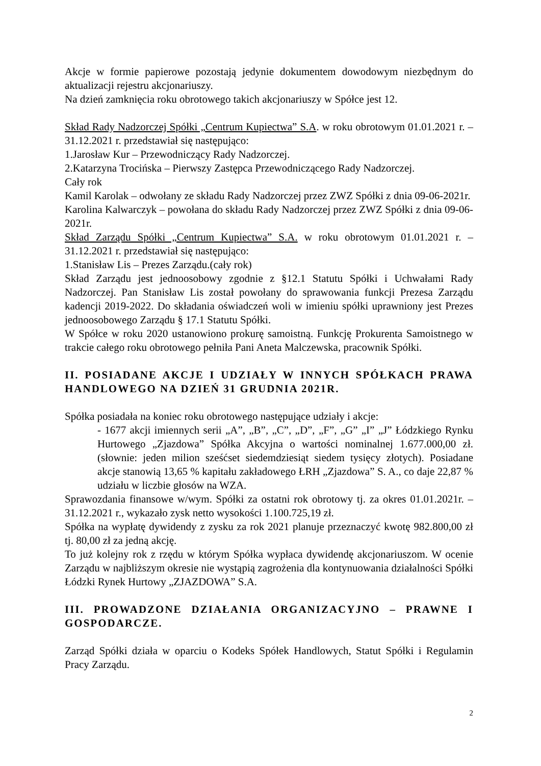Akcje w formie papierowe pozostają jedynie dokumentem dowodowym niezbędnym do aktualizacji rejestru akcjonariuszy.
Na dzień zamknięcia roku obrotowego takich akcjonariuszy w Spółce jest 12.
Skład Rady Nadzorczej Spółki „Centrum Kupiectwa” S.A. w roku obrotowym 01.01.2021 r. – 31.12.2021 r. przedstawiał się następująco:
1.Jarosław Kur – Przewodniczący Rady Nadzorczej.
2.Katarzyna Trocińska – Pierwszy Zastępca Przewodniczącego Rady Nadzorczej.
Cały rok
Kamil Karolak – odwołany ze składu Rady Nadzorczej przez ZWZ Spółki z dnia 09-06-2021r.
Karolina Kalwarczyk – powołana do składu Rady Nadzorczej przez ZWZ Spółki z dnia 09-06-2021r.
Skład Zarządu Spółki „Centrum Kupiectwa” S.A. w roku obrotowym 01.01.2021 r. – 31.12.2021 r. przedstawiał się następująco:
1.Stanisław Lis – Prezes Zarządu.(cały rok)
Skład Zarządu jest jednoosobowy zgodnie z §12.1 Statutu Spółki i Uchwałami Rady Nadzorczej. Pan Stanisław Lis został powołany do sprawowania funkcji Prezesa Zarządu kadencji 2019-2022. Do składania oświadczeń woli w imieniu spółki uprawniony jest Prezes jednoosobowego Zarządu § 17.1 Statutu Spółki.
W Spółce w roku 2020 ustanowiono prokurę samoistną. Funkcję Prokurenta Samoistnego w trakcie całego roku obrotowego pełniła Pani Aneta Malczewska, pracownik Spółki.
II. POSIADANE AKCJE I UDZIAŁY W INNYCH SPÓŁKACH PRAWA HANDLOWEGO NA DZIEŃ 31 GRUDNIA 2021R.
Spółka posiadała na koniec roku obrotowego następujące udziały i akcje:
- 1677 akcji imiennych serii „A”, „B”, „C”, „D”, „F”, „G” „I” „J” Łódzkiego Rynku Hurtowego „Zjazdowa” Spółka Akcyjna o wartości nominalnej 1.677.000,00 zł. (słownie: jeden milion sześćset siedemdziesiąt siedem tysięcy złotych). Posiadane akcje stanowią 13,65 % kapitału zakładowego ŁRH „Zjazdowa” S. A., co daje 22,87 % udziału w liczbie głosów na WZA.
Sprawozdania finansowe w/wym. Spółki za ostatni rok obrotowy tj. za okres 01.01.2021r. – 31.12.2021 r., wykazało zysk netto wysokości 1.100.725,19 zł.
Spółka na wypłatę dywidendy z zysku za rok 2021 planuje przeznaczyć kwotę 982.800,00 zł tj. 80,00 zł za jedną akcję.
To już kolejny rok z rzędu w którym Spółka wypłaca dywidendę akcjonariuszom. W ocenie Zarządu w najbliższym okresie nie wystąpią zagrożenia dla kontynuowania działalności Spółki Łódzki Rynek Hurtowy „ZJAZDOWA” S.A.
III. PROWADZONE DZIAŁANIA ORGANIZACYJNO – PRAWNE I GOSPODARCZE.
Zarząd Spółki działa w oparciu o Kodeks Spółek Handlowych, Statut Spółki i Regulamin Pracy Zarządu.
2